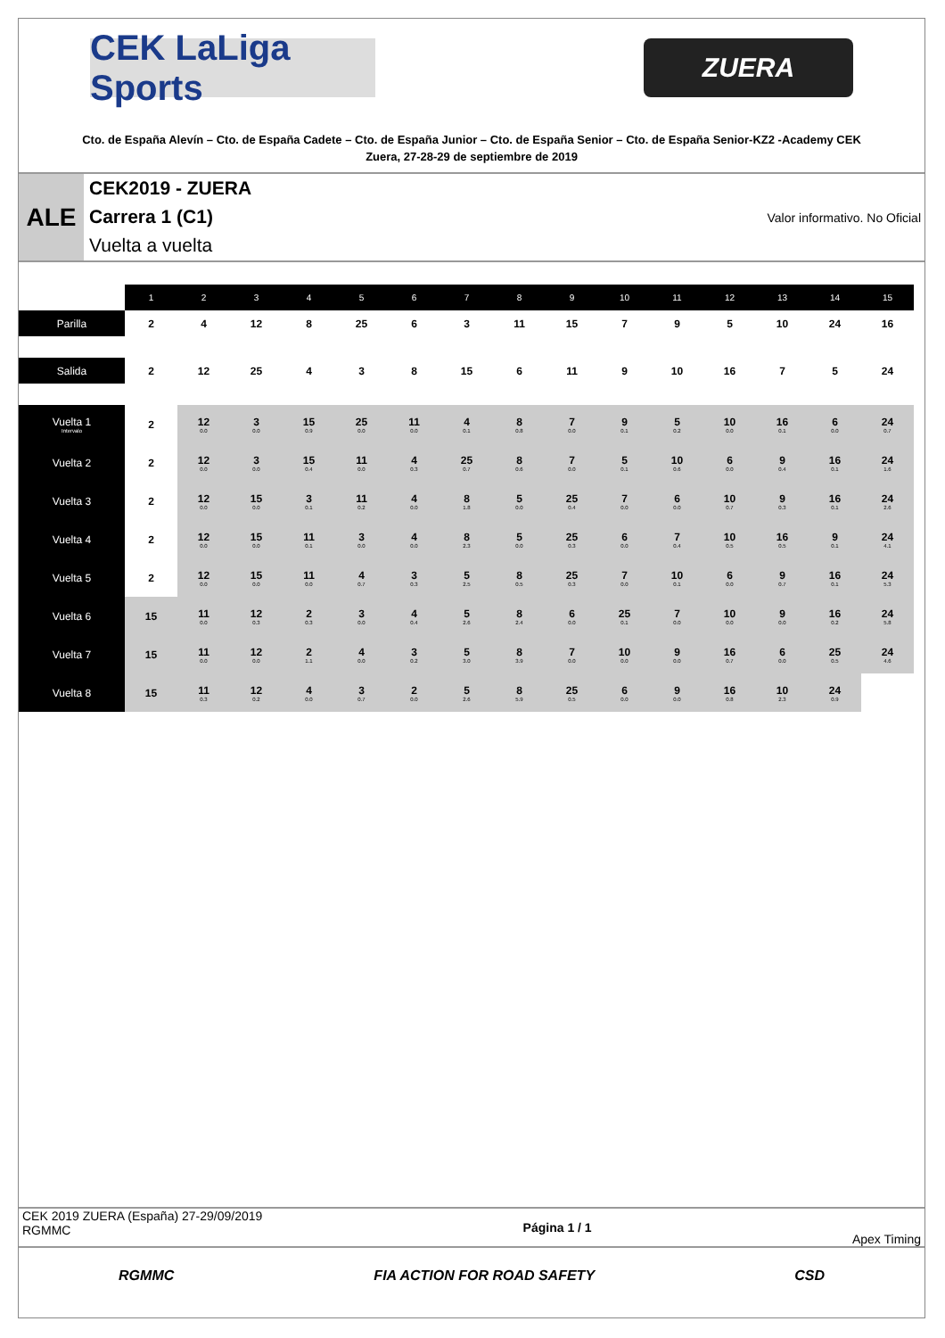CEK LaLiga Sports
ZUERA
Cto. de España Alevín – Cto. de España Cadete – Cto. de España Junior – Cto. de España Senior – Cto. de España Senior-KZ2 -Academy CEK
Zuera, 27-28-29 de septiembre de 2019
ALE
CEK2019 - ZUERA
Carrera 1 (C1)
Vuelta a vuelta
Valor informativo. No Oficial
| | 1 | 2 | 3 | 4 | 5 | 6 | 7 | 8 | 9 | 10 | 11 | 12 | 13 | 14 | 15 |
| Parilla | 2 | 4 | 12 | 8 | 25 | 6 | 3 | 11 | 15 | 7 | 9 | 5 | 10 | 24 | 16 |
| Salida | 2 | 12 | 25 | 4 | 3 | 8 | 15 | 6 | 11 | 9 | 10 | 16 | 7 | 5 | 24 |
| Vuelta 1 Intervalo | 2 | 12 0.0 | 3 0.0 | 15 0.9 | 25 0.0 | 11 0.0 | 4 0.1 | 8 0.8 | 7 0.0 | 9 0.1 | 5 0.2 | 10 0.0 | 16 0.1 | 6 0.0 | 24 0.7 |
| Vuelta 2 | 2 | 12 0.0 | 3 0.0 | 15 0.4 | 11 0.0 | 4 0.3 | 25 0.7 | 8 0.6 | 7 0.0 | 5 0.1 | 10 0.6 | 6 0.0 | 9 0.4 | 16 0.1 | 24 1.6 |
| Vuelta 3 | 2 | 12 0.0 | 15 0.0 | 3 0.1 | 11 0.2 | 4 0.0 | 8 1.8 | 5 0.0 | 25 0.4 | 7 0.0 | 6 0.0 | 10 0.7 | 9 0.3 | 16 0.1 | 24 2.6 |
| Vuelta 4 | 2 | 12 0.0 | 15 0.0 | 11 0.1 | 3 0.0 | 4 0.0 | 8 2.3 | 5 0.0 | 25 0.3 | 6 0.0 | 7 0.4 | 10 0.5 | 16 0.5 | 9 0.1 | 24 4.1 |
| Vuelta 5 | 2 | 12 0.0 | 15 0.0 | 11 0.0 | 4 0.7 | 3 0.3 | 5 2.5 | 8 0.5 | 25 0.3 | 7 0.0 | 10 0.1 | 6 0.0 | 9 0.7 | 16 0.1 | 24 5.3 |
| Vuelta 6 | 15 | 11 0.0 | 12 0.3 | 2 0.3 | 3 0.0 | 4 0.4 | 5 2.6 | 8 2.4 | 6 0.0 | 25 0.1 | 7 0.0 | 10 0.0 | 9 0.0 | 16 0.2 | 24 5.8 |
| Vuelta 7 | 15 | 11 0.0 | 12 0.0 | 2 1.1 | 4 0.0 | 3 0.2 | 5 3.0 | 8 3.9 | 7 0.0 | 10 0.0 | 9 0.0 | 16 0.7 | 6 0.0 | 25 0.5 | 24 4.6 |
| Vuelta 8 | 15 | 11 0.3 | 12 0.2 | 4 0.0 | 3 0.7 | 2 0.0 | 5 2.6 | 8 5.9 | 25 0.5 | 6 0.0 | 9 0.0 | 16 0.8 | 10 2.3 | 24 0.9 | |
CEK 2019 ZUERA (España) 27-29/09/2019
RGMMC
Página 1 / 1 Apex Timing
RGMMC FIA ACTION FOR ROAD SAFETY CSD